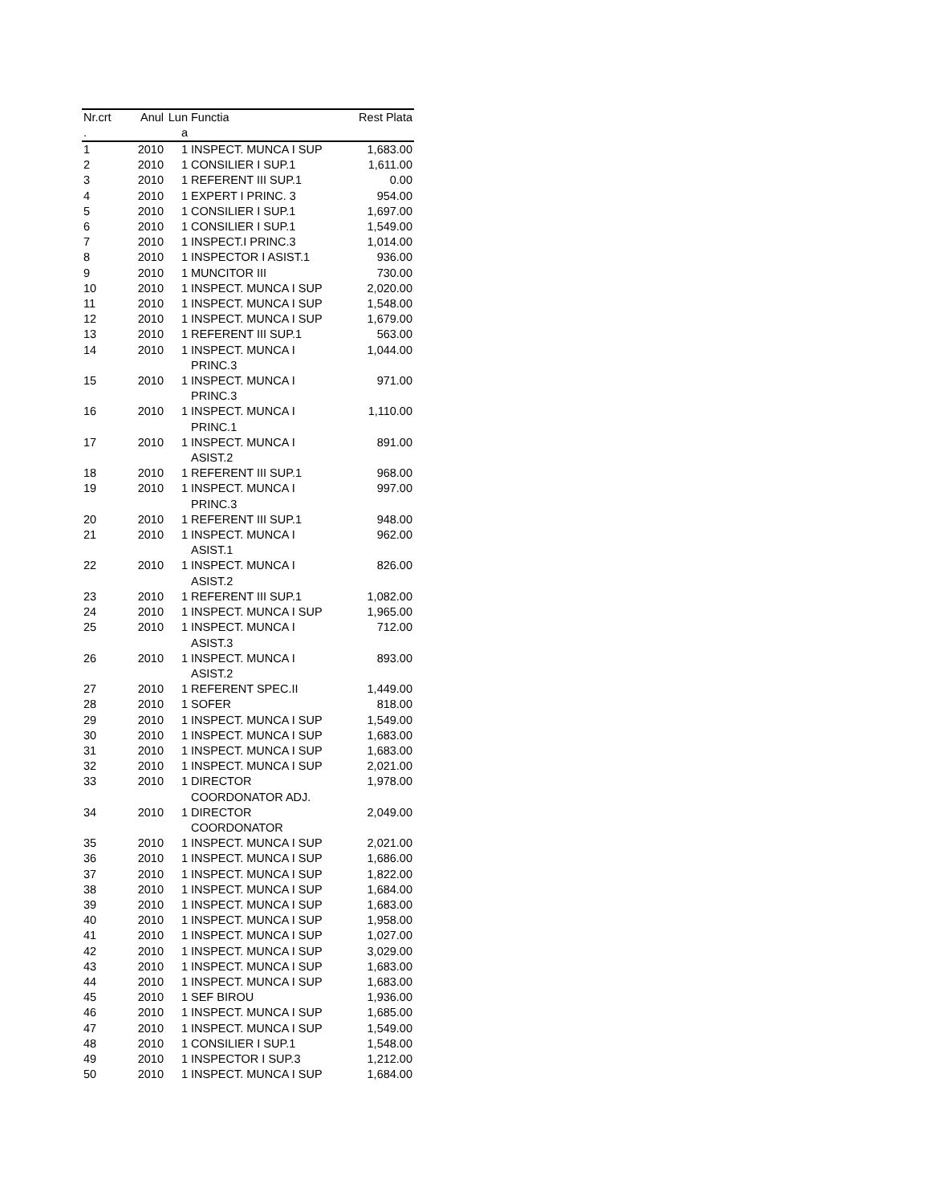| Nr.crt . | Anul | Lun a | Functia | Rest Plata |
| --- | --- | --- | --- | --- |
| 1 | 2010 | 1 | INSPECT. MUNCA I SUP | 1,683.00 |
| 2 | 2010 | 1 | CONSILIER I SUP.1 | 1,611.00 |
| 3 | 2010 | 1 | REFERENT III SUP.1 | 0.00 |
| 4 | 2010 | 1 | EXPERT I PRINC. 3 | 954.00 |
| 5 | 2010 | 1 | CONSILIER I SUP.1 | 1,697.00 |
| 6 | 2010 | 1 | CONSILIER I SUP.1 | 1,549.00 |
| 7 | 2010 | 1 | INSPECT.I PRINC.3 | 1,014.00 |
| 8 | 2010 | 1 | INSPECTOR I ASIST.1 | 936.00 |
| 9 | 2010 | 1 | MUNCITOR III | 730.00 |
| 10 | 2010 | 1 | INSPECT. MUNCA I SUP | 2,020.00 |
| 11 | 2010 | 1 | INSPECT. MUNCA I SUP | 1,548.00 |
| 12 | 2010 | 1 | INSPECT. MUNCA I SUP | 1,679.00 |
| 13 | 2010 | 1 | REFERENT III SUP.1 | 563.00 |
| 14 | 2010 | 1 | INSPECT. MUNCA I PRINC.3 | 1,044.00 |
| 15 | 2010 | 1 | INSPECT. MUNCA I PRINC.3 | 971.00 |
| 16 | 2010 | 1 | INSPECT. MUNCA I PRINC.1 | 1,110.00 |
| 17 | 2010 | 1 | INSPECT. MUNCA I ASIST.2 | 891.00 |
| 18 | 2010 | 1 | REFERENT III SUP.1 | 968.00 |
| 19 | 2010 | 1 | INSPECT. MUNCA I PRINC.3 | 997.00 |
| 20 | 2010 | 1 | REFERENT III SUP.1 | 948.00 |
| 21 | 2010 | 1 | INSPECT. MUNCA I ASIST.1 | 962.00 |
| 22 | 2010 | 1 | INSPECT. MUNCA I ASIST.2 | 826.00 |
| 23 | 2010 | 1 | REFERENT III SUP.1 | 1,082.00 |
| 24 | 2010 | 1 | INSPECT. MUNCA I SUP | 1,965.00 |
| 25 | 2010 | 1 | INSPECT. MUNCA I ASIST.3 | 712.00 |
| 26 | 2010 | 1 | INSPECT. MUNCA I ASIST.2 | 893.00 |
| 27 | 2010 | 1 | REFERENT SPEC.II | 1,449.00 |
| 28 | 2010 | 1 | SOFER | 818.00 |
| 29 | 2010 | 1 | INSPECT. MUNCA I SUP | 1,549.00 |
| 30 | 2010 | 1 | INSPECT. MUNCA I SUP | 1,683.00 |
| 31 | 2010 | 1 | INSPECT. MUNCA I SUP | 1,683.00 |
| 32 | 2010 | 1 | INSPECT. MUNCA I SUP | 2,021.00 |
| 33 | 2010 | 1 | DIRECTOR COORDONATOR ADJ. | 1,978.00 |
| 34 | 2010 | 1 | DIRECTOR COORDONATOR | 2,049.00 |
| 35 | 2010 | 1 | INSPECT. MUNCA I SUP | 2,021.00 |
| 36 | 2010 | 1 | INSPECT. MUNCA I SUP | 1,686.00 |
| 37 | 2010 | 1 | INSPECT. MUNCA I SUP | 1,822.00 |
| 38 | 2010 | 1 | INSPECT. MUNCA I SUP | 1,684.00 |
| 39 | 2010 | 1 | INSPECT. MUNCA I SUP | 1,683.00 |
| 40 | 2010 | 1 | INSPECT. MUNCA I SUP | 1,958.00 |
| 41 | 2010 | 1 | INSPECT. MUNCA I SUP | 1,027.00 |
| 42 | 2010 | 1 | INSPECT. MUNCA I SUP | 3,029.00 |
| 43 | 2010 | 1 | INSPECT. MUNCA I SUP | 1,683.00 |
| 44 | 2010 | 1 | INSPECT. MUNCA I SUP | 1,683.00 |
| 45 | 2010 | 1 | SEF BIROU | 1,936.00 |
| 46 | 2010 | 1 | INSPECT. MUNCA I SUP | 1,685.00 |
| 47 | 2010 | 1 | INSPECT. MUNCA I SUP | 1,549.00 |
| 48 | 2010 | 1 | CONSILIER I SUP.1 | 1,548.00 |
| 49 | 2010 | 1 | INSPECTOR I SUP.3 | 1,212.00 |
| 50 | 2010 | 1 | INSPECT. MUNCA I SUP | 1,684.00 |